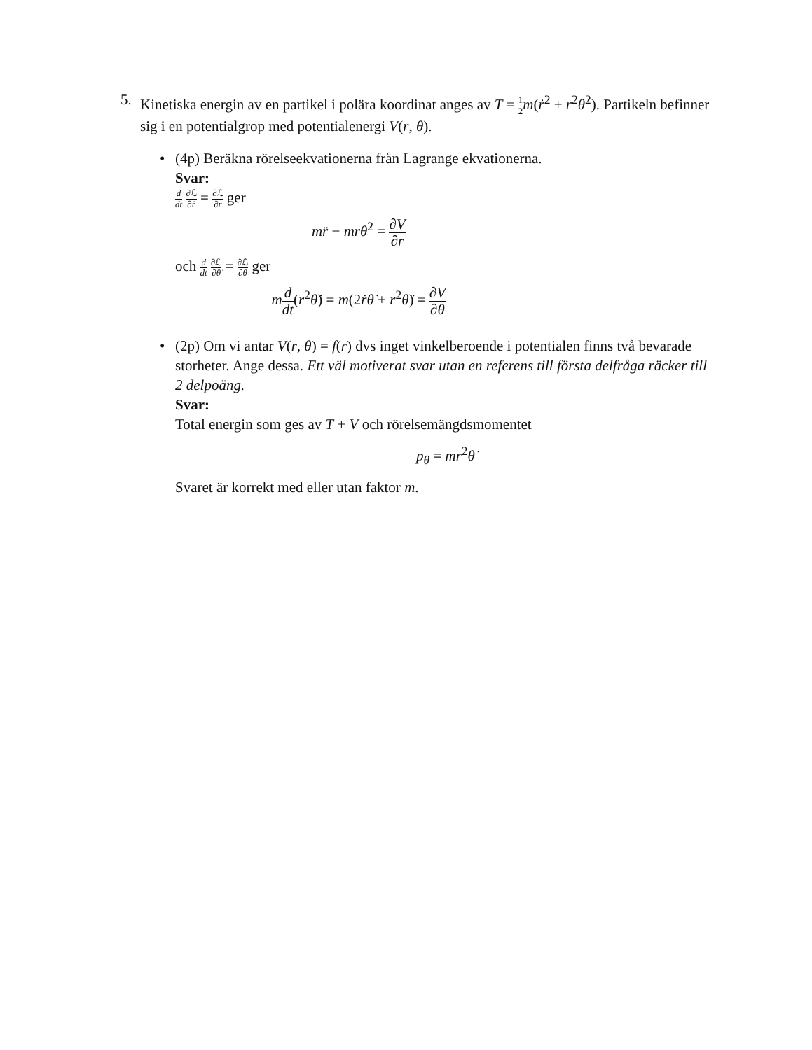5. Kinetiska energin av en partikel i polära koordinat anges av T = 1 2 m(ṙ<sup>2</sup> + r<sup>2</sup>θ̇<sup>2</sup>). Partikeln befinner sig i en potentialgrop med potentialenergi V(r, θ).
• (4p) Beräkna rörelseekvationerna från Lagrange ekvationerna.
Svar:
d dt ∂ℒ ∂ṙ = ∂ℒ ∂r ger
mr̈ − mrθ̇<sup>2</sup> = ∂V ∂r
och d dt ∂ℒ ∂θ̇ = ∂ℒ ∂θ ger
md dt(r<sup>2</sup>θ̇) = m(2ṙθ̇ + r<sup>2</sup>θ̈) = ∂V ∂θ
• (2p) Om vi antar V(r, θ) = f(r) dvs inget vinkelberoende i potentialen finns två bevarade storheter. Ange dessa. Ett väl motiverat svar utan en referens till första delfråga räcker till 2 delpoäng.
Svar:
Total energin som ges av T + V och rörelsemängdsmomentet
p<sub>θ</sub> = mr<sup>2</sup>θ̇
Svaret är korrekt med eller utan faktor m.